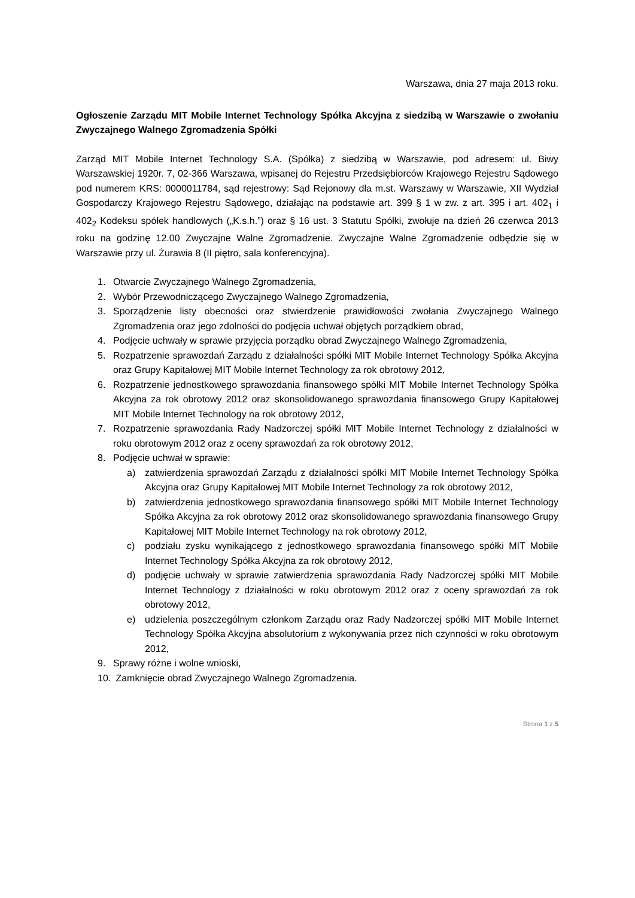Warszawa, dnia 27 maja 2013 roku.
Ogłoszenie Zarządu MIT Mobile Internet Technology Spółka Akcyjna z siedzibą w Warszawie o zwołaniu Zwyczajnego Walnego Zgromadzenia Spółki
Zarząd MIT Mobile Internet Technology S.A. (Spółka) z siedzibą w Warszawie, pod adresem: ul. Biwy Warszawskiej 1920r. 7, 02-366 Warszawa, wpisanej do Rejestru Przedsiębiorców Krajowego Rejestru Sądowego pod numerem KRS: 0000011784, sąd rejestrowy: Sąd Rejonowy dla m.st. Warszawy w Warszawie, XII Wydział Gospodarczy Krajowego Rejestru Sądowego, działając na podstawie art. 399 § 1 w zw. z art. 395 i art. 402<sub>1</sub> i 402<sub>2</sub> Kodeksu spółek handlowych („K.s.h.”) oraz § 16 ust. 3 Statutu Spółki, zwołuje na dzień 26 czerwca 2013 roku na godzinę 12.00 Zwyczajne Walne Zgromadzenie. Zwyczajne Walne Zgromadzenie odbędzie się w Warszawie przy ul. Żurawia 8 (II piętro, sala konferencyjna).
1. Otwarcie Zwyczajnego Walnego Zgromadzenia,
2. Wybór Przewodniczącego Zwyczajnego Walnego Zgromadzenia,
3. Sporządzenie listy obecności oraz stwierdzenie prawidłowości zwołania Zwyczajnego Walnego Zgromadzenia oraz jego zdolności do podjęcia uchwał objętych porządkiem obrad,
4. Podjęcie uchwały w sprawie przyjęcia porządku obrad Zwyczajnego Walnego Zgromadzenia,
5. Rozpatrzenie sprawozdań Zarządu z działalności spółki MIT Mobile Internet Technology Spółka Akcyjna oraz Grupy Kapitałowej MIT Mobile Internet Technology za rok obrotowy 2012,
6. Rozpatrzenie jednostkowego sprawozdania finansowego spółki MIT Mobile Internet Technology Spółka Akcyjna za rok obrotowy 2012 oraz skonsolidowanego sprawozdania finansowego Grupy Kapitałowej MIT Mobile Internet Technology na rok obrotowy 2012,
7. Rozpatrzenie sprawozdania Rady Nadzorczej spółki MIT Mobile Internet Technology z działalności w roku obrotowym 2012 oraz z oceny sprawozdań za rok obrotowy 2012,
8. Podjęcie uchwał w sprawie:
a) zatwierdzenia sprawozdań Zarządu z działalności spółki MIT Mobile Internet Technology Spółka Akcyjna oraz Grupy Kapitałowej MIT Mobile Internet Technology za rok obrotowy 2012,
b) zatwierdzenia jednostkowego sprawozdania finansowego spółki MIT Mobile Internet Technology Spółka Akcyjna za rok obrotowy 2012 oraz skonsolidowanego sprawozdania finansowego Grupy Kapitałowej MIT Mobile Internet Technology na rok obrotowy 2012,
c) podziału zysku wynikającego z jednostkowego sprawozdania finansowego spółki MIT Mobile Internet Technology Spółka Akcyjna za rok obrotowy 2012,
d) podjęcie uchwały w sprawie zatwierdzenia sprawozdania Rady Nadzorczej spółki MIT Mobile Internet Technology z działalności w roku obrotowym 2012 oraz z oceny sprawozdań za rok obrotowy 2012,
e) udzielenia poszczególnym członkom Zarządu oraz Rady Nadzorczej spółki MIT Mobile Internet Technology Spółka Akcyjna absolutorium z wykonywania przez nich czynności w roku obrotowym 2012,
9. Sprawy różne i wolne wnioski,
10. Zamknięcie obrad Zwyczajnego Walnego Zgromadzenia.
Strona 1 z 5